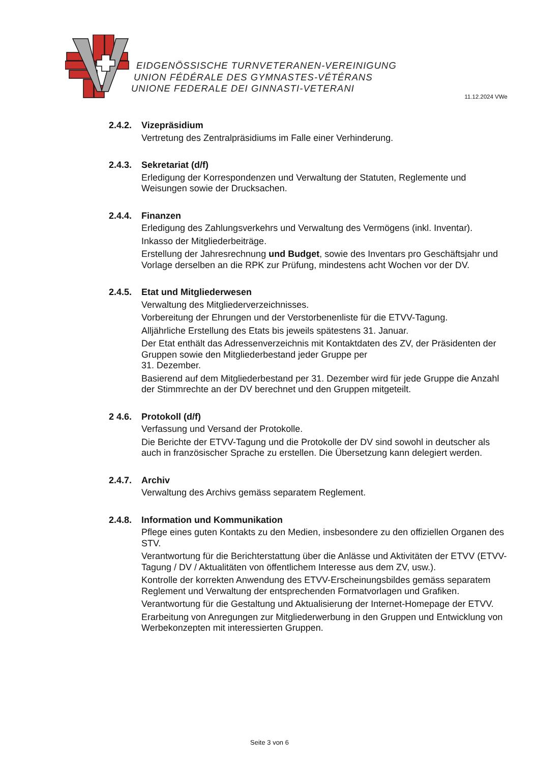EIDGENÖSSISCHE TURNVETERANEN-VEREINIGUNG
UNION FÉDÉRALE DES GYMNASTES-VÉTÉRANS
UNIONE FEDERALE DEI GINNASTI-VETERANI
11.12.2024 VWe
2.4.2.
Vizepräsidium
Vertretung des Zentralpräsidiums im Falle einer Verhinderung.
2.4.3.
Sekretariat (d/f)
Erledigung der Korrespondenzen und Verwaltung der Statuten, Reglemente und Weisungen sowie der Drucksachen.
2.4.4.
Finanzen
Erledigung des Zahlungsverkehrs und Verwaltung des Vermögens (inkl. Inventar).
Inkasso der Mitgliederbeiträge.
Erstellung der Jahresrechnung und Budget, sowie des Inventars pro Geschäftsjahr und Vorlage derselben an die RPK zur Prüfung, mindestens acht Wochen vor der DV.
2.4.5.
Etat und Mitgliederwesen
Verwaltung des Mitgliederverzeichnisses.
Vorbereitung der Ehrungen und der Verstorbenenliste für die ETVV-Tagung.
Alljährliche Erstellung des Etats bis jeweils spätestens 31. Januar.
Der Etat enthält das Adressenverzeichnis mit Kontaktdaten des ZV, der Präsidenten der Gruppen sowie den Mitgliederbestand jeder Gruppe per
31. Dezember.
Basierend auf dem Mitgliederbestand per 31. Dezember wird für jede Gruppe die Anzahl der Stimmrechte an der DV berechnet und den Gruppen mitgeteilt.
2 4.6.
Protokoll (d/f)
Verfassung und Versand der Protokolle.
Die Berichte der ETVV-Tagung und die Protokolle der DV sind sowohl in deutscher als auch in französischer Sprache zu erstellen. Die Übersetzung kann delegiert werden.
2.4.7.
Archiv
Verwaltung des Archivs gemäss separatem Reglement.
2.4.8.
Information und Kommunikation
Pflege eines guten Kontakts zu den Medien, insbesondere zu den offiziellen Organen des STV.
Verantwortung für die Berichterstattung über die Anlässe und Aktivitäten der ETVV (ETVV-Tagung / DV / Aktualitäten von öffentlichem Interesse aus dem ZV, usw.).
Kontrolle der korrekten Anwendung des ETVV-Erscheinungsbildes gemäss separatem Reglement und Verwaltung der entsprechenden Formatvorlagen und Grafiken.
Verantwortung für die Gestaltung und Aktualisierung der Internet-Homepage der ETVV.
Erarbeitung von Anregungen zur Mitgliederwerbung in den Gruppen und Entwicklung von Werbekonzepten mit interessierten Gruppen.
Seite 3 von 6